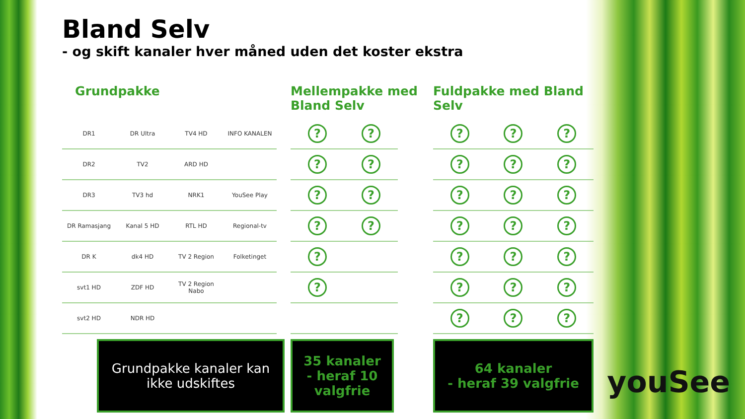Bland Selv
- og skift kanaler hver måned uden det koster ekstra
Grundpakke
| DR1 | DR Ultra | TV4 HD | INFO KANALEN |
| DR2 | TV2 | ARD HD | |
| DR3 | TV3 hd | NRK1 | YouSee Play |
| DR Ramasjang | Kanal 5 HD | RTL HD | Regional-tv |
| DR K | dk4 HD | TV 2 Region | Folketinget |
| svt1 HD | ZDF HD | TV 2 Region Nabo | |
| svt2 HD | NDR HD | | |
Grundpakke kanaler kan ikke udskiftes
Mellempakke med Bland Selv
| ? | ? |
| ? | ? |
| ? | ? |
| ? | ? |
| ? | |
| ? | |
35 kanaler
- heraf 10 valgfrie
Fuldpakke med Bland Selv
| ? | ? | ? |
| ? | ? | ? |
| ? | ? | ? |
| ? | ? | ? |
| ? | ? | ? |
| ? | ? | ? |
| ? | ? | ? |
64 kanaler
- heraf 39 valgfrie
youSee